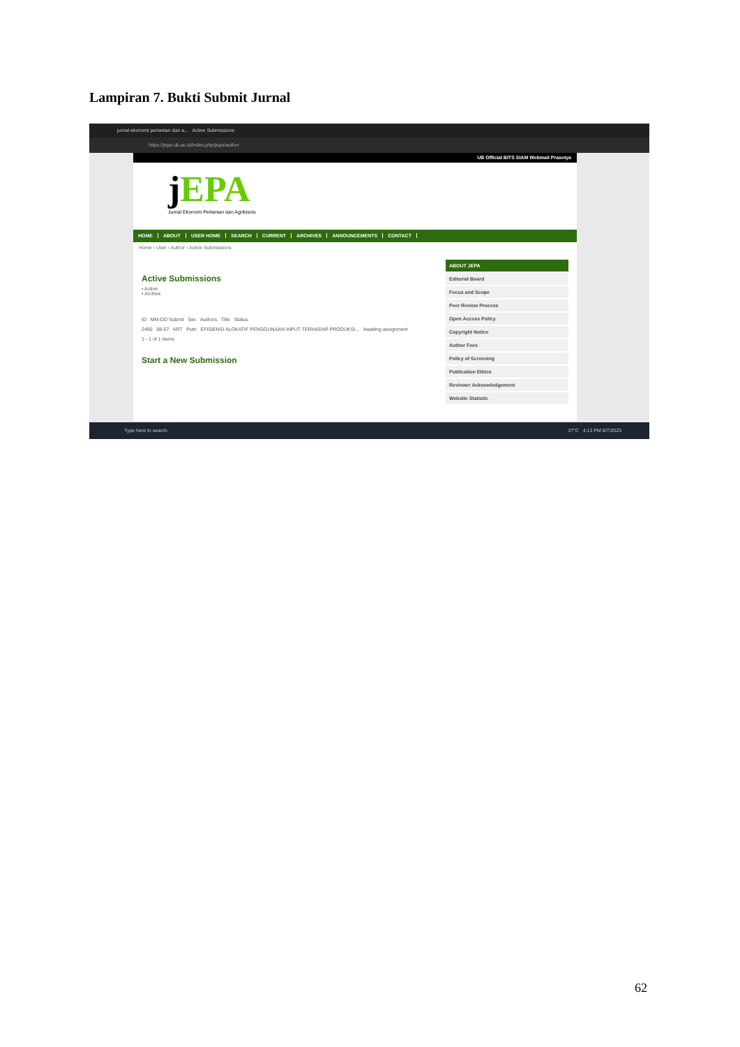Lampiran 7. Bukti Submit Jurnal
jurnal ekonomi pertanian dan a... Active Submissions
https://jepa.ub.ac.id/index.php/jepa/author
UB Official BITS SIAM Webmail Prasetya
j EPA
Jurnal Ekonomi Pertanian dan Agribisnis
HOME ABOUT USER HOME SEARCH CURRENT ARCHIVES ANNOUNCEMENTS CONTACT
Home › User › Author › Active Submissions
Active Submissions
• Active
• Archive
ID MM-DD Submit Sec Authors Title Status
2490 08-07 ART Putri EFISIENSI ALOKATIF PENGGUNAAN INPUT TERHADAP PRODUKSI... Awaiting assignment
1 - 1 of 1 Items
Start a New Submission
ABOUT JEPA
Editorial Board
Focus and Scope
Peer Review Process
Open Access Policy
Copyright Notice
Author Fees
Policy of Screening
Publication Ethics
Reviewer Acknowledgement
Website Statistic
Type here to search 37°C 4:13 PM 8/7/2023
62